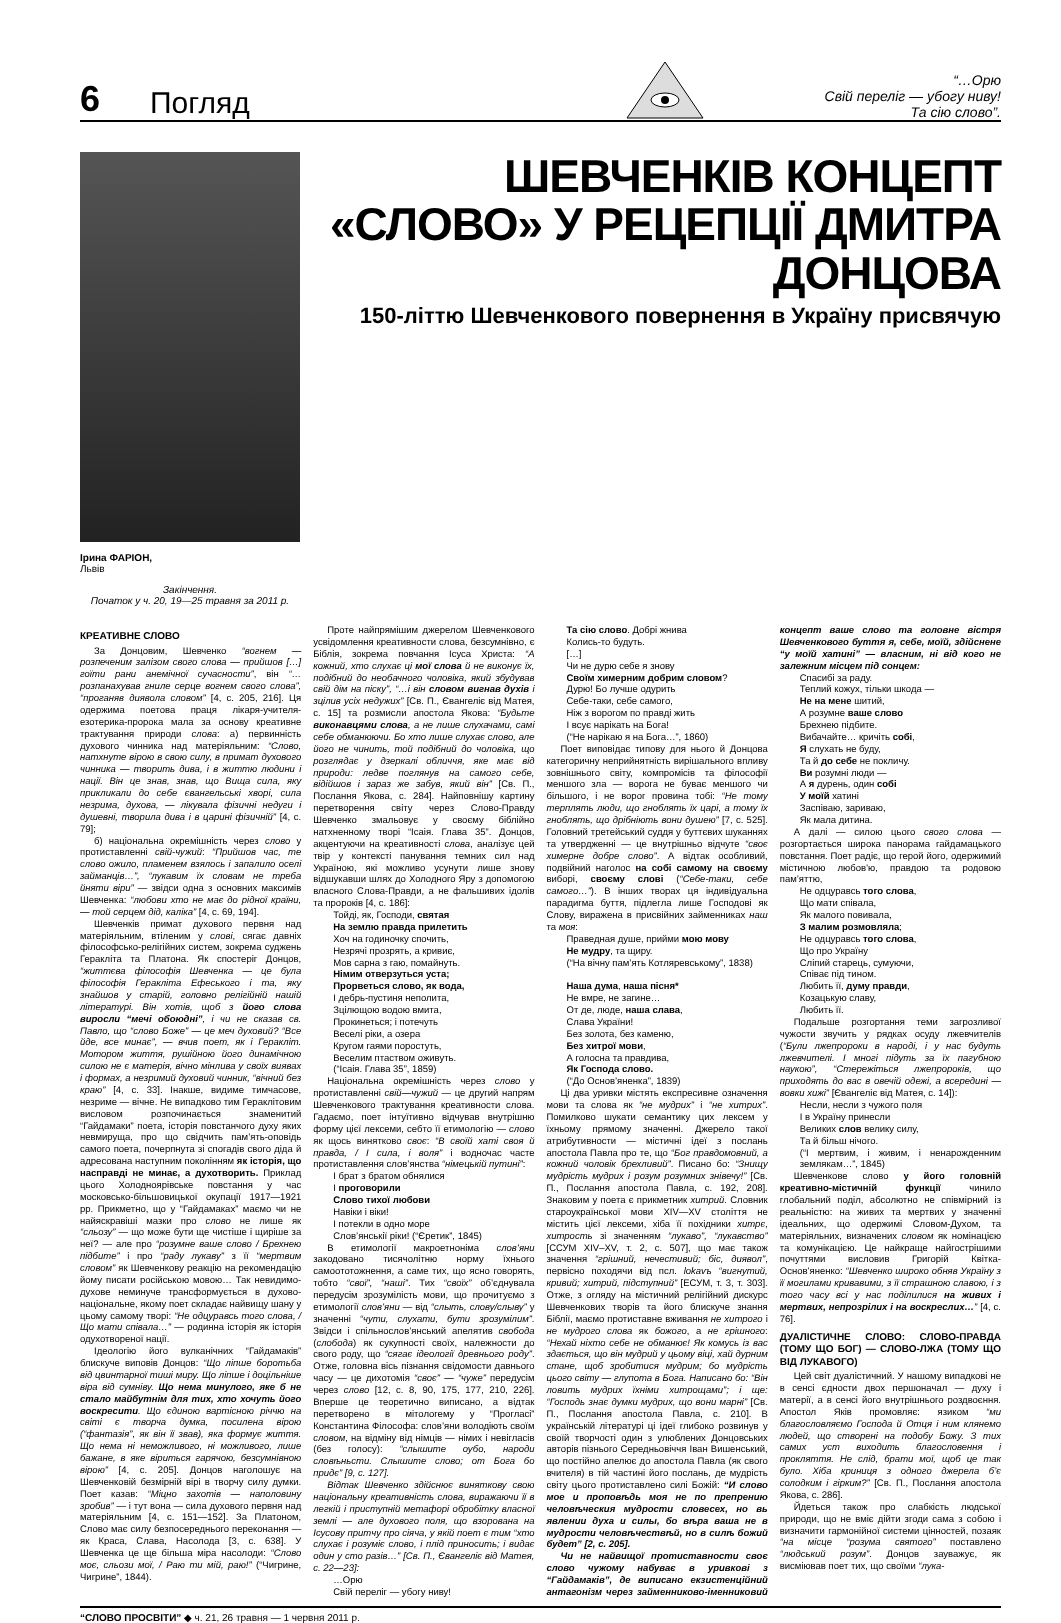6 Погляд
“…Орю
Свій переліг — убогу ниву!
Та сію слово”.
Ірина ФАРІОН,
Львів
Закінчення.
Початок у ч. 20, 19—25 травня за 2011 р.
ШЕВЧЕНКІВ КОНЦЕПТ «СЛОВО» У РЕЦЕПЦІЇ ДМИТРА ДОНЦОВА
150-літтю Шевченкового повернення в Україну присвячую
КРЕАТИВНЕ СЛОВО
За Донцовим, Шевченко “вогнем — розпеченим залізом свого слова — прийшов […] гоїти рани анемічної сучасности”, він “…розпанахував гниле серце вогнем свого слова”, “проганяв диявола словом” [4, с. 205, 216]. Ця одержима поетова праця лікаря-учителя-езотерика-пророка мала за основу креативне трактування природи слова: а) первинність духового чинника над матеріяльним: “Слово, натхнуте вірою в свою силу, в примат духового чинника — творить дива, і в життю людини і нації. Він це знав, знав, що Вища сила, яку прикликали до себе євангельські хворі, сила незрима, духова, — лікувала фізичні недуги і душевні, творила дива і в царині фізичній” [4, с. 79];
б) національна окремішність через слово у протиставленні свій-чужий: “Прийшов час, те слово ожило, пламенем взялось і запалило оселі займанців…”, “лукавим їх словам не треба йняти віри” — звідси одна з основних максимів Шевченка: “любови хто не має до рідної країни, — той серцем дід, каліка” [4, с. 69, 194].
Шевченків примат духового первня над матеріяльним, втіленим у слові, сягає давніх філософсько-релігійних систем, зокрема суджень Геракліта та Платона. Як спостеріг Донцов, “життєва філософія Шевченка — це була філософія Геракліта Ефеського і та, яку знайшов у старій, головно релігійній нашій літературі. Він хотів, щоб з його слова виросли “мечі обоюдні”, і чи не сказав св. Павло, що “слово Боже” — це меч духовий? “Все йде, все минає”, — вчив поет, як і Геракліт. Мотором життя, рушійною його динамічною силою не є матерія, вічно мінлива у своїх виявах і формах, а незримий духовий чинник, “вічний без краю” [4, с. 33]. Інакше, видиме тимчасове, незриме — вічне. Не випадково тим Гераклітовим висловом розпочинається знаменитий “Гайдамаки” поета, історія повстанчого духу яких невмируща, про що свідчить пам’ять-оповідь самого поета, почерпнута зі спогадів свого діда й адресована наступним поколінням як історія, що насправді не минає, а духотворить. Приклад цього Холодноярівське повстання у час московсько-більшовицької окупації 1917—1921 рр. Прикметно, що у “Гайдамаках” маємо чи не найяскравіші мазки про слово не лише як “сльозу” — що може бути ще чистіше і щиріше за неї? — але про “розумне ваше слово / Брехнею підбите” і про “раду лукаву” з її “мертвим словом” як Шевченкову реакцію на рекомендацію йому писати російською мовою… Так невидимо-духове неминуче трансформується в духово-національне, якому поет складає найвищу шану у цьому самому творі: “Не одцуравсь того слова, / Що мати співала…” — родинна історія як історія одухотвореної нації.
Ідеологію його вулканічних “Гайдамаків” блискуче виповів Донцов: “Що ліпше боротьба від цвинтарної тиші миру. Що ліпше і доцільніше віра від сумніву. Що нема минулого, яке б не стало майбутнім для тих, хто хочуть його воскресити. Що єдиною вартісною річчю на світі є творча думка, посилена вірою (“фантазія”, як він її звав), яка формує життя. Що нема ні неможливого, ні можливого, лише бажане, в яке віриться гарячою, безсумнівною вірою” [4, с. 205]. Донцов наголошує на Шевченковій безмірній вірі в творчу силу думки. Поет казав: “Міцно захотів — наполовину зробив” — і тут вона — сила духового первня над матеріяльним [4, с. 151—152]. За Платоном, Слово має силу безпосереднього переконання — як Краса, Слава, Насолода [3, с. 638]. У Шевченка це ще більша міра насолоди: “Слово моє, сльози мої, / Раю ти мій, раю!” (“Чигрине, Чигрине”, 1844).
Проте найпрямішим джерелом Шевченкового усвідомлення креативности слова, безсумнівно, є Біблія, зокрема повчання Ісуса Христа: “А кожний, хто слухає ці мої слова й не виконує їх, подібний до необачного чоловіка, який збудував свій дім на піску”, “…і він словом вигнав духів і зцілив усіх недужих” [Св. П., Євангеліє від Матея, с. 15] та розмисли апостола Якова: “Будьте виконавцями слова, а не лише слухачами, самі себе обманюючи. Бо хто лише слухає слово, але його не чинить, той подібний до чоловіка, що розглядає у дзеркалі обличчя, яке має від природи: ледве поглянув на самого себе, відійшов і зараз же забув, який він” [Св. П., Послання Якова, с. 284]. Найповнішу картину перетворення світу через Слово-Правду Шевченко змальовує у своєму біблійно натхненному творі “Ісаія. Глава 35”. Донцов, акцентуючи на креативності слова, аналізує цей твір у контексті панування темних сил над Україною, які можливо усунути лише знову відшукавши шлях до Холодного Яру з допомогою власного Слова-Правди, а не фальшивих ідолів та пророків [4, с. 186]:
Тойді, як, Господи, святая
На землю правда прилетить
Хоч на годиночку спочить,
Незрячі прозрять, а кривиє,
Мов сарна з гаю, помайнуть.
Німим отверзуться уста;
Прорветься слово, як вода,
І дебрь-пустиня неполита,
Зцілющою водою вмита,
Прокинеться; і потечуть
Веселі ріки, а озера
Кругом гаями поростуть,
Веселим птаством оживуть.
(“Ісаія. Глава 35”, 1859)
Національна окремішність через слово у протиставленні свій—чужий — це другий напрям Шевченкового трактування креативности слова. Гадаємо, поет інтуїтивно відчував внутрішню форму цієї лексеми, себто її етимологію — слово як щось винятково своє: “В своїй хаті своя й правда, / І сила, і воля” і водночас часте протиставлення слов’янства “німецькій путині”:
І брат з братом обнялися
І проговорили
Слово тихої любови
Навіки і віки!
І потекли в одно море
Слов’янськії ріки! (“Єретик”, 1845)
В етимології макроетноніма слов’яни закодовано тисячолітню норму їхнього самоототожнення, а саме тих, що ясно говорять, тобто “свої”, “наші”. Тих “своїх” об’єднувала передусім зрозумілість мови, що прочитуємо з етимології слов’яни — від “слыть, слову/слыву” у значенні “чути, слухати, бути зрозумілим”. Звідси і спільнослов’янський апелятив свобода (слобода) як сукупності своїх, належности до свого роду, що “сягає ідеології древнього роду”. Отже, головна вісь пізнання свідомости давнього часу — це дихотомія “своє” — “чуже” передусім через слово [12, с. 8, 90, 175, 177, 210, 226]. Вперше це теоретично виписано, а відтак перетворено в мітологему у “Прогласі” Константина Філософа: слов’яни володіють своїм словом, на відміну від німців — німих і невігласів (без голосу): “слышите оубо, народи словѣньсти. Слышите слово; от Бога бо придє” [9, с. 127].
Відтак Шевченко здійснює виняткову свою національну креативність слова, виражаючи її в легкій і приступній метафорі обробітку власної землі — але духового поля, що взорована на Ісусову притчу про сіяча, у якій поет є тим “хто слухає і розуміє слово, і плід приносить; і видає один у сто разів…” [Св. П., Євангеліє від Матея, с. 22—23]:
…Орю
Свій переліг — убогу ниву!
Та сію слово. Добрі жнива
Колись-то будуть.
[…]
Чи не дурю себе я знову
Своїм химерним добрим словом?
Дурю! Бо лучше одурить
Себе-таки, себе самого,
Ніж з ворогом по правді жить
І всує нарікать на Бога!
(“Не нарікаю я на Бога…”, 1860)
Поет виповідає типову для нього й Донцова категоричну неприйнятність вирішального впливу зовнішнього світу, компромісів та філософії меншого зла — ворога не буває меншого чи більшого, і не ворог провина тобі: “Не тому терплять люди, що гноблять їх царі, а тому їх гноблять, що дрібніють вони душею” [7, с. 525]. Головний третейський суддя у буттєвих шуканнях та утвердженні — це внутрішньо відчуте “своє химерне добре слово”. А відтак особливий, подвійний наголос на собі самому на своєму виборі, своєму слові (“Себе-таки, себе самого…”). В інших творах ця індивідуальна парадигма буття, підлегла лише Господові як Слову, виражена в присвійних займенниках наш та моя:
Праведная душе, прийми мою мову
Не мудру, та щиру.
(“На вічну пам’ять Котляревському”, 1838)
Наша дума, наша пісня*
Не вмре, не загине…
От де, люде, наша слава,
Слава України!
Без золота, без каменю,
Без хитрої мови,
А голосна та правдива,
Як Господа слово.
(“До Основ’яненка”, 1839)
Ці два уривки містять експресивне означення мови та слова як “не мудрих” і “не хитрих”. Помилково шукати семантику цих лексем у їхньому прямому значенні. Джерело такої атрибутивности — містичні ідеї з послань апостола Павла про те, що “Бог правдомовний, а кожний чоловік брехливий”. Писано бо: “Знищу мудрість мудрих і розум розумних знівечу!” [Св. П., Послання апостола Павла, с. 192, 208]. Знаковим у поета є прикметник хитрий. Словник староукраїнської мови XIV—XV століття не містить цієї лексеми, хіба її похідники хитрє, хитрость зі значенням “лукаво”, “лукавство” [ССУМ XIV–XV, т. 2, с. 507], що має також значення “грішний, нечестивий; біс, диявол”, первісно походячи від псл. lokavъ “вигнутий, кривий; хитрий, підступний” [ЕСУМ, т. 3, т. 303]. Отже, з огляду на містичний релігійний дискурс Шевченкових творів та його блискуче знання Біблії, маємо протиставне вживання не хитрого і не мудрого слова як божого, а не грішного: “Нехай ніхто себе не обманює! Як комусь із вас здається, що він мудрий у цьому віці, хай дурним стане, щоб зробитися мудрим; бо мудрість цього світу — глупота в Бога. Написано бо: “Він ловить мудрих їхніми хитрощами”; і ще: “Господь знає думки мудрих, що вони марні” [Св. П., Послання апостола Павла, с. 210]. В українській літературі ці ідеї глибоко розвинув у своїй творчості один з улюблених Донцовських авторів пізнього Середньовіччя Іван Вишенський, що постійно апелює до апостола Павла (як свого вчителя) в тій частині його послань, де мудрість світу цього протиставлено силі Божій: “И слово мое и проповѣдь моя не по препрению человѣческия мудрости словесех, но вь явлении духа и силы, бо вѣра ваша не в мудрости человѣчествѣй, но в силѣ божий будет” [2, с. 205].
Чи не найвищої протиставности своє слово чужому набуває в уривкові з “Гайдамаків”, де виписано екзистенційний антагонізм через займенниково-іменниковий концепт ваше слово та головне вістря Шевченкового буття я, себе, моїй, здійснене “у моїй хатині” — власним, ні від кого не залежним місцем під сонцем:
Спасибі за раду.
Теплий кожух, тільки шкода —
Не на мене шитий,
А розумне ваше слово
Брехнею підбите.
Вибачайте… кричіть собі,
Я слухать не буду,
Та й до себе не покличу.
Ви розумні люди —
А я дурень, один собі
У моїй хатині
Заспіваю, зариваю,
Як мала дитина.
А далі — силою цього свого слова — розгортається широка панорама гайдамацького повстання. Поет радіє, що герой його, одержимий містичною любов’ю, правдою та родовою пам’яттю,
Не одцуравсь того слова,
Що мати співала,
Як малого повивала,
З малим розмовляла;
Не одцуравсь того слова,
Що про Україну
Сліпий старець, сумуючи,
Співає під тином.
Любить її, думу правди,
Козацькую славу,
Любить її.
Подальше розгортання теми загрозливої чужости звучить у рядках осуду лжевчителів (“Були лжепророки в народі, і у нас будуть лжевчителі. І многі підуть за їх пагубною наукою”, “Стережіться лжепророків, що приходять до вас в овечій одежі, а всередині — вовки хижі” [Євангеліє від Матея, с. 14]):
Несли, несли з чужого поля
І в Україну принесли
Великих слов велику силу,
Та й більш нічого.
(“І мертвим, і живим, і ненарожденним землякам…”, 1845)
Шевченкове слово у його головній креативно-містичній функції чинило глобальний поділ, абсолютно не співмірний із реальністю: на живих та мертвих у значенні ідеальних, що одержимі Словом-Духом, та матеріяльних, визначених словом як номінацією та комунікацією. Це найкраще найгострішими почуттями висловив Григорій Квітка-Основ’яненко: “Шевченко широко обняв Україну з її могилами кривавими, з її страшною славою, і з того часу всі у нас поділилися на живих і мертвих, непрозрілих і на воскреслих…” [4, с. 76].
ДУАЛІСТИЧНЕ СЛОВО: СЛОВО-ПРАВДА (ТОМУ ЩО БОГ) — СЛОВО-ЛЖА (ТОМУ ЩО ВІД ЛУКАВОГО)
Цей світ дуалістичний. У нашому випадкові не в сенсі єдности двох першоначал — духу і матерії, а в сенсі його внутрішнього роздвоєння. Апостол Яків промовляє: язиком “ми благословляємо Господа й Отця і ним клянемо людей, що створені на подобу Божу. З тих самих уст виходить благословення і прокляття. Не слід, брати мої, щоб це так було. Хіба криниця з одного джерела б’є солодким і гірким?” [Св. П., Послання апостола Якова, с. 286].
Йдеться також про слабкість людської природи, що не вміє дійти згоди сама з собою і визначити гармонійної системи цінностей, позаяк “на місце “розума святого” поставлено “людський розум”. Донцов зауважує, як висміював поет тих, що своїми “лука-
“СЛОВО ПРОСВІТИ” ◆ ч. 21, 26 травня — 1 червня 2011 р.